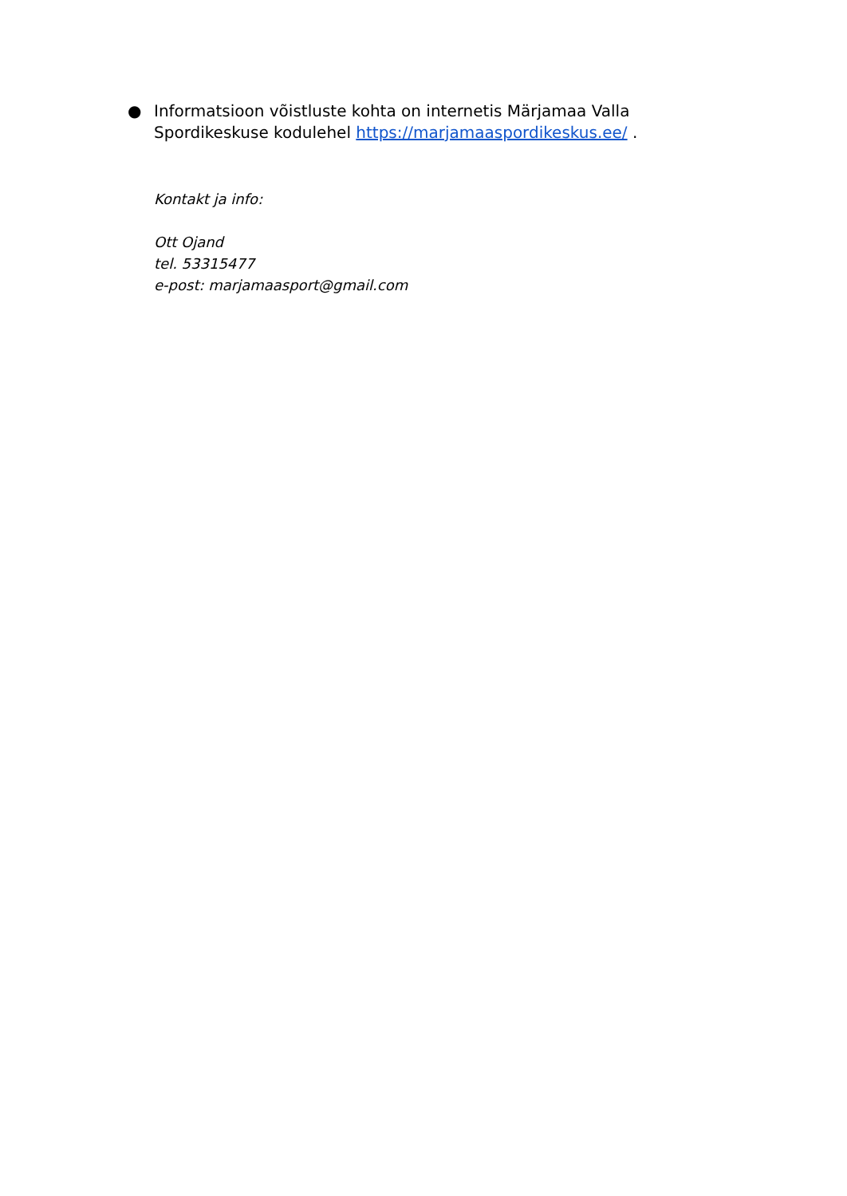● Informatsioon võistluste kohta on internetis Märjamaa Valla Spordikeskuse kodulehel https://marjamaaspordikeskus.ee/ .
Kontakt ja info:
Ott Ojand
tel. 53315477
e-post: marjamaasport@gmail.com